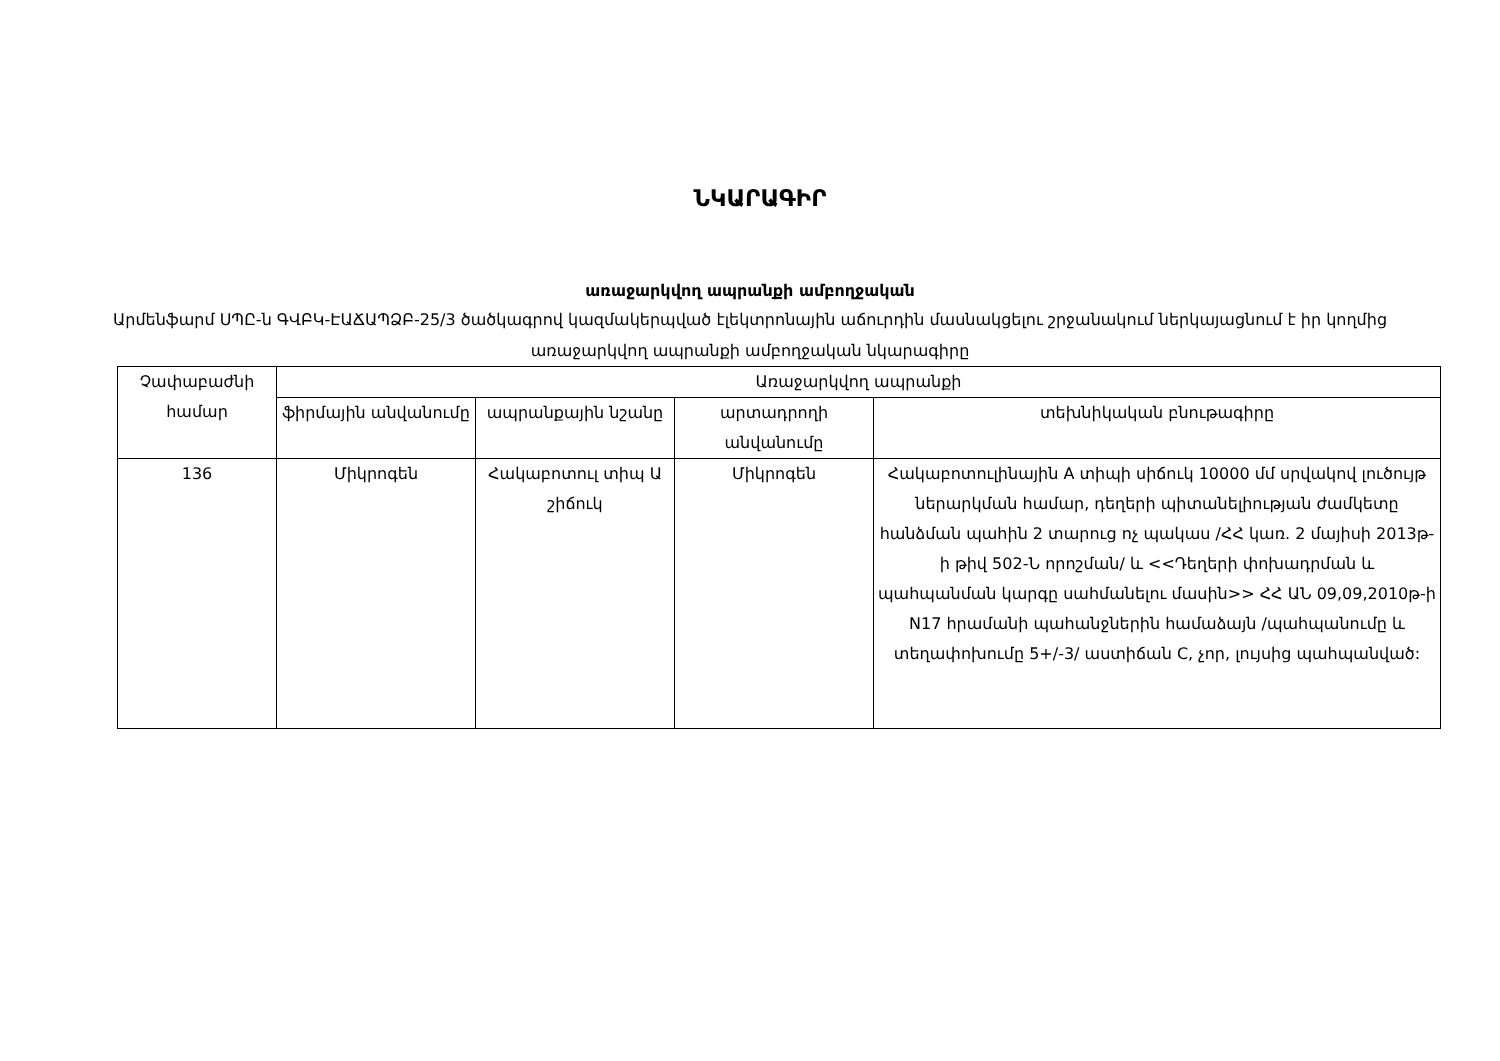ՆԿԱՐԱԳԻՐ
առաջարկվող ապրանքի ամբողջական
Արմենֆարմ ՍՊԸ-ն ԳՎԲԿ-ԷԱՃԱՊՁԲ-25/3 ծածկագրով կազմակերպված էլեկտրոնային աճուրդին մասնակցելու շրջանակում ներկայացնում է իր կողմից առաջարկվող ապրանքի ամբողջական նկարագիրը
| Չափաբաժնի համար | Առաջարկվող ապրանքի | | | |
| --- | --- | --- | --- | --- |
| | ֆիրմային անվանումը | ապրանքային նշանը | արտադրողի անվանումը | տեխնիկական բնութագիրը |
| 136 | Միկրոգեն | Հակաբոտուլ տիպ Ա շիճուկ | Միկրոգեն | Հակաբոտուլինային A տիպի սիճուկ 10000 մմ սրվակով լուծույթ ներարկման համար, դեղերի պիտանելիության ժամկետը հանձման պահին 2 տարուց ոչ պակաս /ՀՀ կառ. 2 մայիսի 2013թ-ի թիվ 502-Ն որոշման/ և <<Դեղերի փոխադրման և պահպանման կարգը սահմանելու մասին>> ՀՀ ԱՆ 09,09,2010թ-ի N17 հրամանի պահանջներին համաձայն /պահպանումը և տեղափոխումը 5+/-3/ աստիճան C, չոր, լույսից պահպանված: |